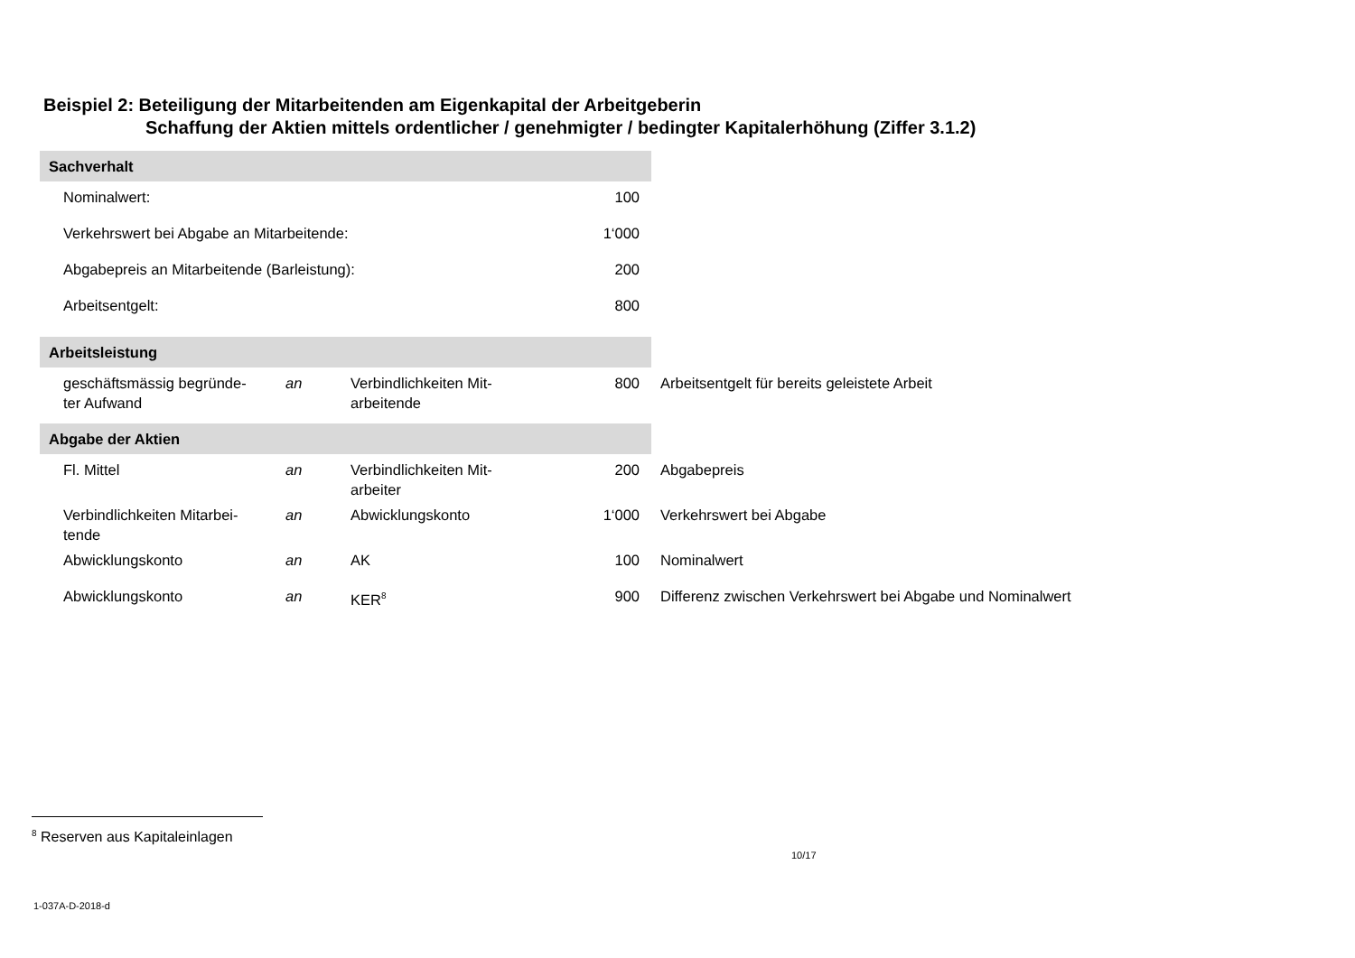Beispiel 2: Beteiligung der Mitarbeitenden am Eigenkapital der Arbeitgeberin
Schaffung der Aktien mittels ordentlicher / genehmigter / bedingter Kapitalerhöhung (Ziffer 3.1.2)
| Sachverhalt | | | | |
| Nominalwert: | | | 100 | |
| Verkehrswert bei Abgabe an Mitarbeitende: | | | 1‘000 | |
| Abgabepreis an Mitarbeitende (Barleistung): | | | 200 | |
| Arbeitsentgelt: | | | 800 | |
| Arbeitsleistung | | | | |
| geschäftsmässig begründe- ter Aufwand | an | Verbindlichkeiten Mit- arbeitende | 800 | Arbeitsentgelt für bereits geleistete Arbeit |
| Abgabe der Aktien | | | | |
| Fl. Mittel | an | Verbindlichkeiten Mit- arbeiter | 200 | Abgabepreis |
| Verbindlichkeiten Mitarbei- tende | an | Abwicklungskonto | 1‘000 | Verkehrswert bei Abgabe |
| Abwicklungskonto | an | AK | 100 | Nominalwert |
| Abwicklungskonto | an | KER<sup>8</sup> | 900 | Differenz zwischen Verkehrswert bei Abgabe und Nominalwert |
<sup>8</sup> Reserven aus Kapitaleinlagen
10/17
1-037A-D-2018-d